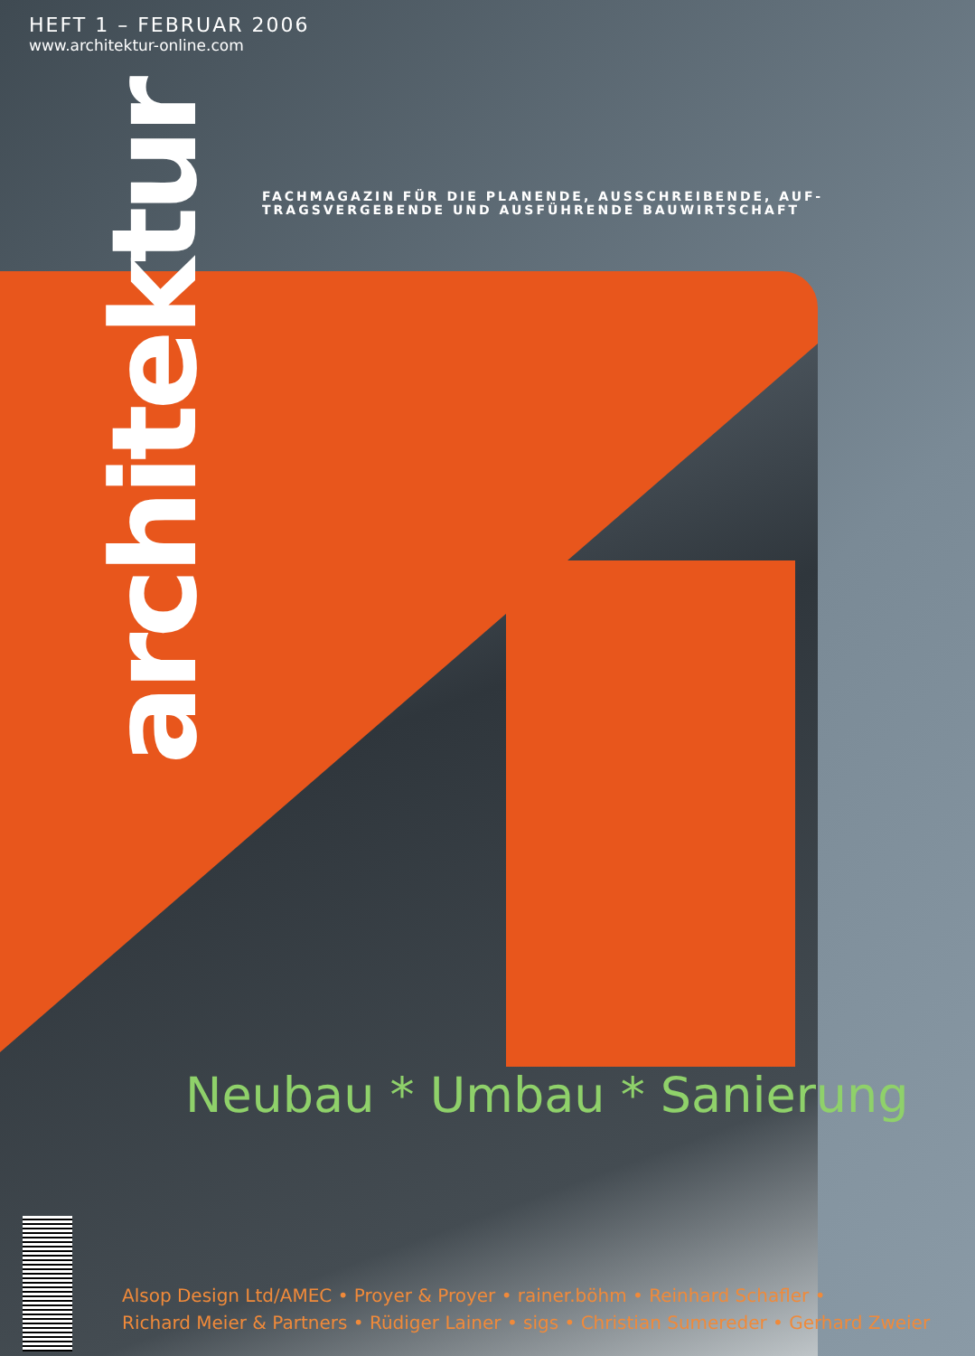HEFT 1 – FEBRUAR 2006
www.architektur-online.com
architektur
FACHMAGAZIN FÜR DIE PLANENDE, AUSSCHREIBENDE, AUF-
TRAGSVERGEBENDE UND AUSFÜHRENDE BAUWIRTSCHAFT
Neubau * Umbau * Sanierung
Alsop Design Ltd/AMEC • Proyer & Proyer • rainer.böhm • Reinhard Schafler •
Richard Meier & Partners • Rüdiger Lainer • sigs • Christian Sumereder • Gerhard Zweier